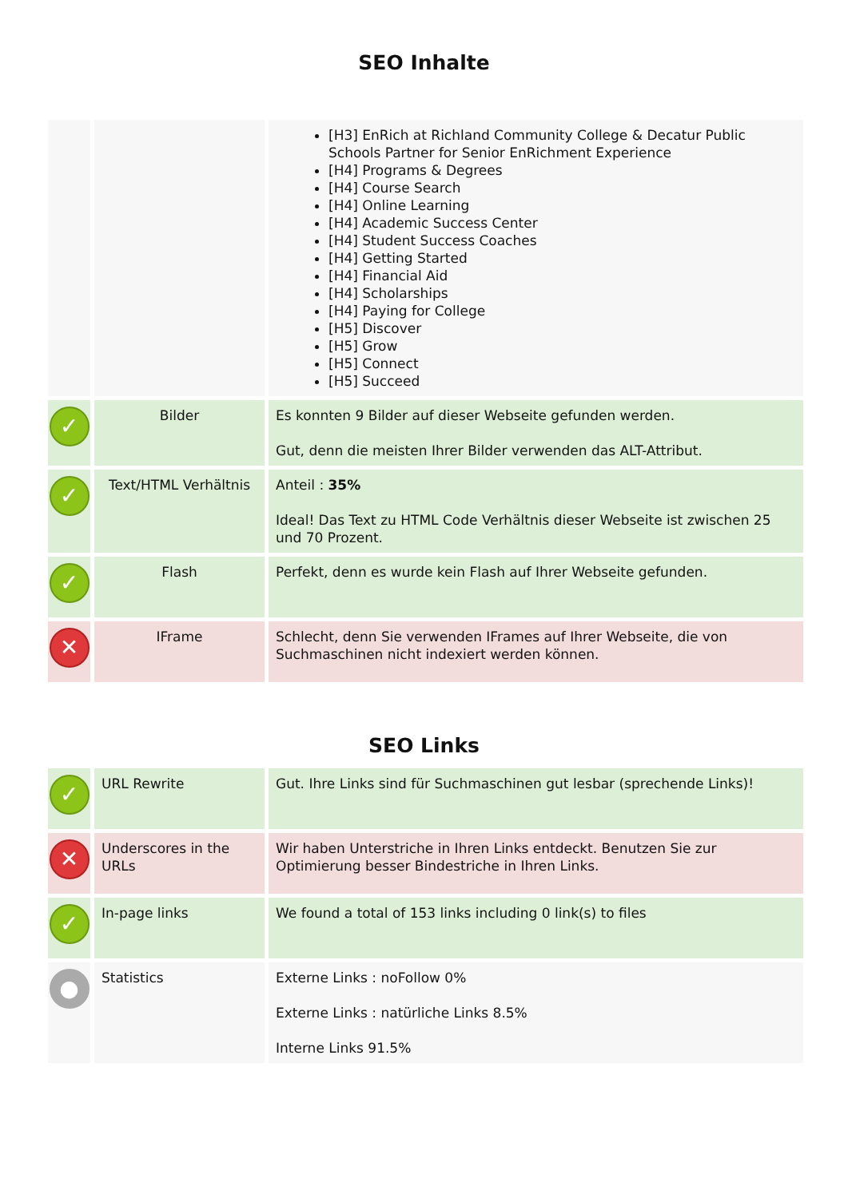SEO Inhalte
| | | [H3] EnRich at Richland Community College & Decatur Public Schools Partner for Senior EnRichment Experience [H4] Programs & Degrees [H4] Course Search [H4] Online Learning [H4] Academic Success Center [H4] Student Success Coaches [H4] Getting Started [H4] Financial Aid [H4] Scholarships [H4] Paying for College [H5] Discover [H5] Grow [H5] Connect [H5] Succeed |
| ✓ | Bilder | Es konnten 9 Bilder auf dieser Webseite gefunden werden. Gut, denn die meisten Ihrer Bilder verwenden das ALT-Attribut. |
| ✓ | Text/HTML Verhältnis | Anteil : 35% Ideal! Das Text zu HTML Code Verhältnis dieser Webseite ist zwischen 25 und 70 Prozent. |
| ✓ | Flash | Perfekt, denn es wurde kein Flash auf Ihrer Webseite gefunden. |
| ✕ | IFrame | Schlecht, denn Sie verwenden IFrames auf Ihrer Webseite, die von Suchmaschinen nicht indexiert werden können. |
SEO Links
| ✓ | URL Rewrite | Gut. Ihre Links sind für Suchmaschinen gut lesbar (sprechende Links)! |
| ✕ | Underscores in the URLs | Wir haben Unterstriche in Ihren Links entdeckt. Benutzen Sie zur Optimierung besser Bindestriche in Ihren Links. |
| ✓ | In-page links | We found a total of 153 links including 0 link(s) to files |
| ● | Statistics | Externe Links : noFollow 0% Externe Links : natürliche Links 8.5% Interne Links 91.5% |